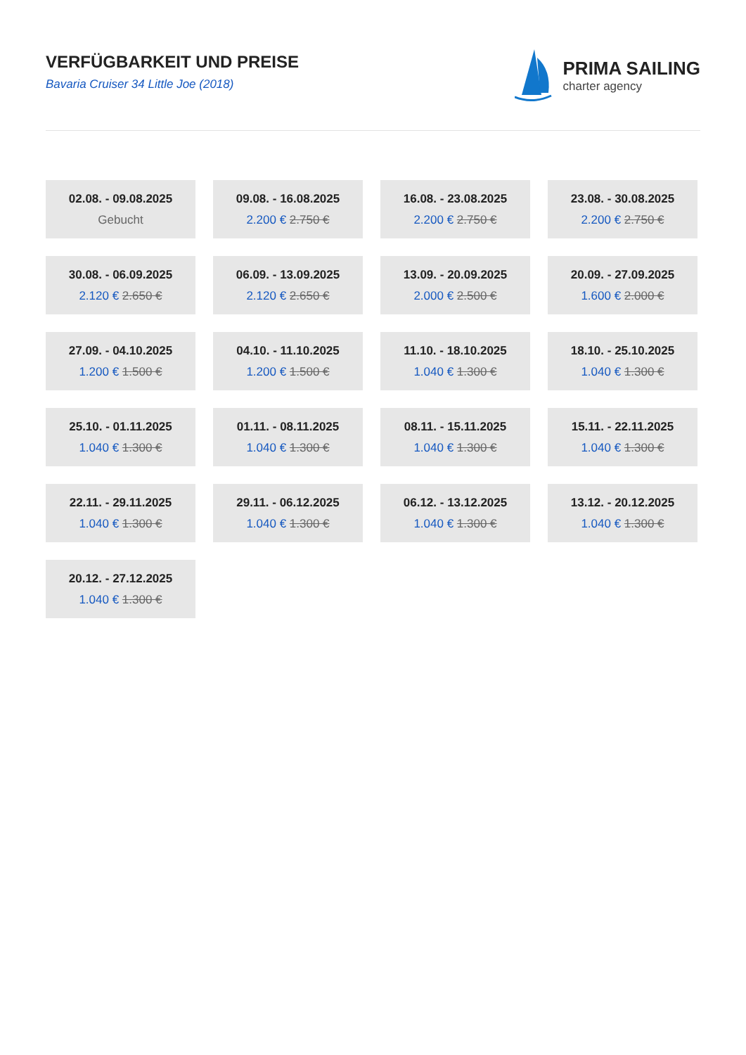VERFÜGBARKEIT UND PREISE
Bavaria Cruiser 34 Little Joe (2018)
PRIMA SAILING
charter agency
| 02.08. - 09.08.2025 Gebucht | 09.08. - 16.08.2025 2.200 € 2.750 € | 16.08. - 23.08.2025 2.200 € 2.750 € | 23.08. - 30.08.2025 2.200 € 2.750 € |
| 30.08. - 06.09.2025 2.120 € 2.650 € | 06.09. - 13.09.2025 2.120 € 2.650 € | 13.09. - 20.09.2025 2.000 € 2.500 € | 20.09. - 27.09.2025 1.600 € 2.000 € |
| 27.09. - 04.10.2025 1.200 € 1.500 € | 04.10. - 11.10.2025 1.200 € 1.500 € | 11.10. - 18.10.2025 1.040 € 1.300 € | 18.10. - 25.10.2025 1.040 € 1.300 € |
| 25.10. - 01.11.2025 1.040 € 1.300 € | 01.11. - 08.11.2025 1.040 € 1.300 € | 08.11. - 15.11.2025 1.040 € 1.300 € | 15.11. - 22.11.2025 1.040 € 1.300 € |
| 22.11. - 29.11.2025 1.040 € 1.300 € | 29.11. - 06.12.2025 1.040 € 1.300 € | 06.12. - 13.12.2025 1.040 € 1.300 € | 13.12. - 20.12.2025 1.040 € 1.300 € |
| 20.12. - 27.12.2025 1.040 € 1.300 € | | | |